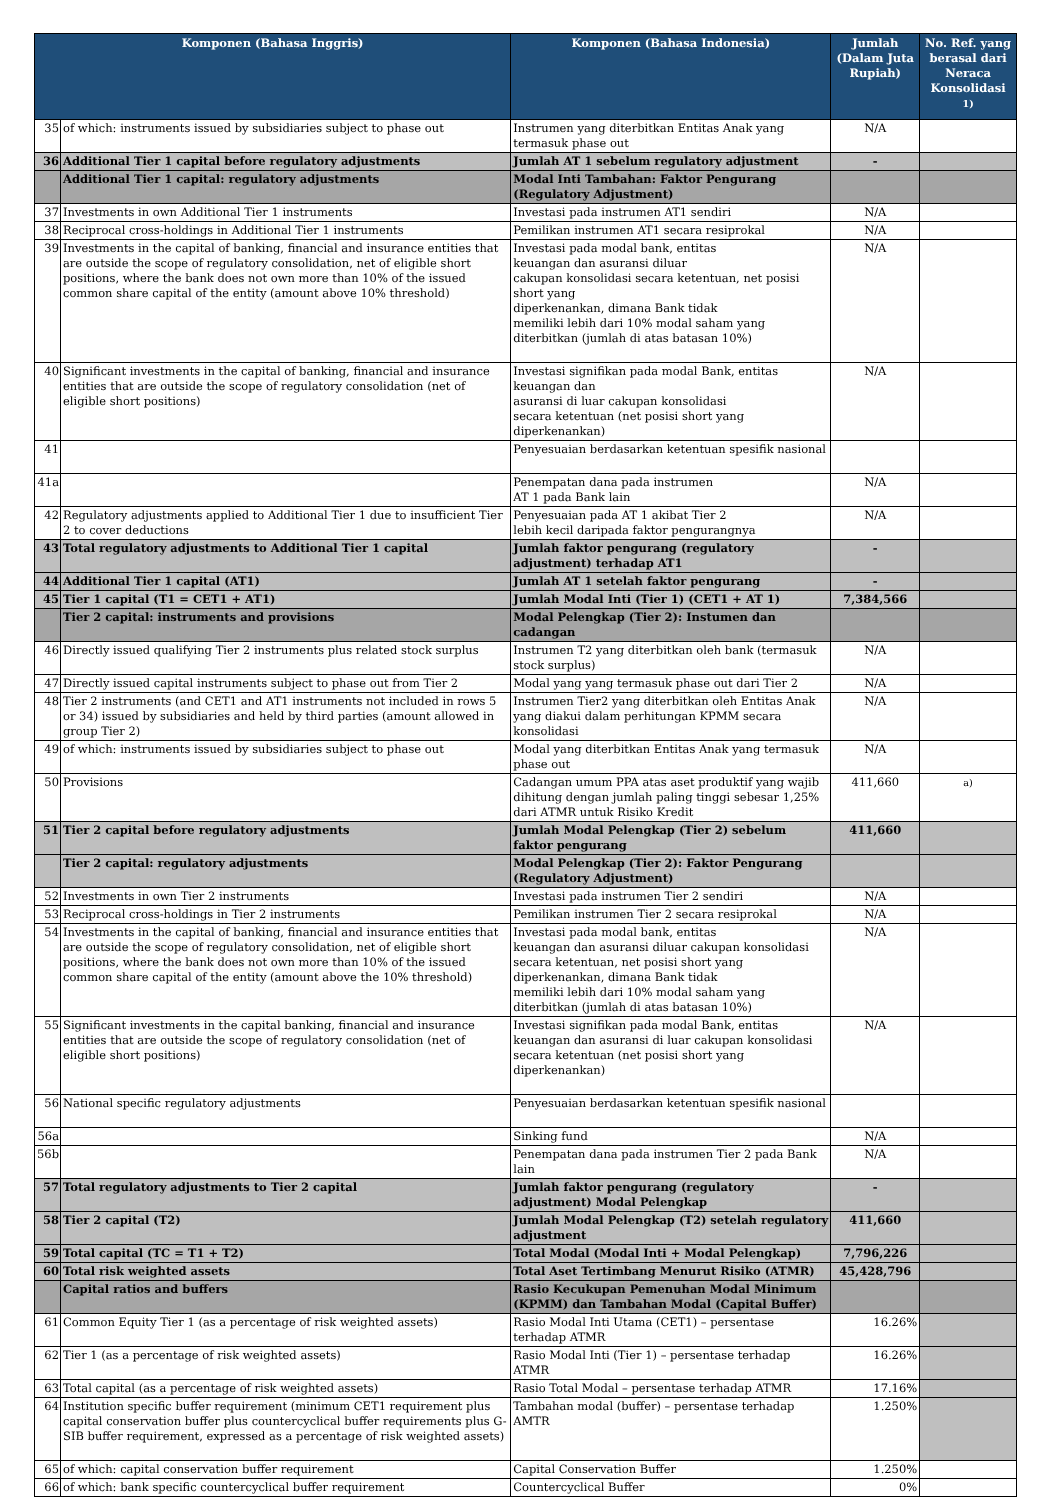| Komponen (Bahasa Inggris) | | Komponen (Bahasa Indonesia) | Jumlah (Dalam Juta Rupiah) | No. Ref. yang berasal dari Neraca Konsolidasi <sup>1)</sup> |
| --- | --- | --- | --- | --- |
| 35 | of which: instruments issued by subsidiaries subject to phase out | Instrumen yang diterbitkan Entitas Anak yang termasuk phase out | N/A | |
| 36 | Additional Tier 1 capital before regulatory adjustments | Jumlah AT 1 sebelum regulatory adjustment | - | |
| | Additional Tier 1 capital: regulatory adjustments | Modal Inti Tambahan: Faktor Pengurang (Regulatory Adjustment) | | |
| 37 | Investments in own Additional Tier 1 instruments | Investasi pada instrumen AT1 sendiri | N/A | |
| 38 | Reciprocal cross-holdings in Additional Tier 1 instruments | Pemilikan instrumen AT1 secara resiprokal | N/A | |
| 39 | Investments in the capital of banking, financial and insurance entities that are outside the scope of regulatory consolidation, net of eligible short positions, where the bank does not own more than 10% of the issued common share capital of the entity (amount above 10% threshold) | Investasi pada modal bank, entitas keuangan dan asuransi diluar cakupan konsolidasi secara ketentuan, net posisi short yang diperkenankan, dimana Bank tidak memiliki lebih dari 10% modal saham yang diterbitkan (jumlah di atas batasan 10%) | N/A | |
| 40 | Significant investments in the capital of banking, financial and insurance entities that are outside the scope of regulatory consolidation (net of eligible short positions) | Investasi signifikan pada modal Bank, entitas keuangan dan asuransi di luar cakupan konsolidasi secara ketentuan (net posisi short yang diperkenankan) | N/A | |
| 41 | | Penyesuaian berdasarkan ketentuan spesifik nasional | | |
| 41a | | Penempatan dana pada instrumen AT 1 pada Bank lain | N/A | |
| 42 | Regulatory adjustments applied to Additional Tier 1 due to insufficient Tier 2 to cover deductions | Penyesuaian pada AT 1 akibat Tier 2 lebih kecil daripada faktor pengurangnya | N/A | |
| 43 | Total regulatory adjustments to Additional Tier 1 capital | Jumlah faktor pengurang (regulatory adjustment) terhadap AT1 | - | |
| 44 | Additional Tier 1 capital (AT1) | Jumlah AT 1 setelah faktor pengurang | - | |
| 45 | Tier 1 capital (T1 = CET1 + AT1) | Jumlah Modal Inti (Tier 1) (CET1 + AT 1) | 7,384,566 | |
| | Tier 2 capital: instruments and provisions | Modal Pelengkap (Tier 2): Instumen dan cadangan | | |
| 46 | Directly issued qualifying Tier 2 instruments plus related stock surplus | Instrumen T2 yang diterbitkan oleh bank (termasuk stock surplus) | N/A | |
| 47 | Directly issued capital instruments subject to phase out from Tier 2 | Modal yang yang termasuk phase out dari Tier 2 | N/A | |
| 48 | Tier 2 instruments (and CET1 and AT1 instruments not included in rows 5 or 34) issued by subsidiaries and held by third parties (amount allowed in group Tier 2) | Instrumen Tier2 yang diterbitkan oleh Entitas Anak yang diakui dalam perhitungan KPMM secara konsolidasi | N/A | |
| 49 | of which: instruments issued by subsidiaries subject to phase out | Modal yang diterbitkan Entitas Anak yang termasuk phase out | N/A | |
| 50 | Provisions | Cadangan umum PPA atas aset produktif yang wajib dihitung dengan jumlah paling tinggi sebesar 1,25% dari ATMR untuk Risiko Kredit | 411,660 | <sup>a)</sup> |
| 51 | Tier 2 capital before regulatory adjustments | Jumlah Modal Pelengkap (Tier 2) sebelum faktor pengurang | 411,660 | |
| | Tier 2 capital: regulatory adjustments | Modal Pelengkap (Tier 2): Faktor Pengurang (Regulatory Adjustment) | | |
| 52 | Investments in own Tier 2 instruments | Investasi pada instrumen Tier 2 sendiri | N/A | |
| 53 | Reciprocal cross-holdings in Tier 2 instruments | Pemilikan instrumen Tier 2 secara resiprokal | N/A | |
| 54 | Investments in the capital of banking, financial and insurance entities that are outside the scope of regulatory consolidation, net of eligible short positions, where the bank does not own more than 10% of the issued common share capital of the entity (amount above the 10% threshold) | Investasi pada modal bank, entitas keuangan dan asuransi diluar cakupan konsolidasi secara ketentuan, net posisi short yang diperkenankan, dimana Bank tidak memiliki lebih dari 10% modal saham yang diterbitkan (jumlah di atas batasan 10%) | N/A | |
| 55 | Significant investments in the capital banking, financial and insurance entities that are outside the scope of regulatory consolidation (net of eligible short positions) | Investasi signifikan pada modal Bank, entitas keuangan dan asuransi di luar cakupan konsolidasi secara ketentuan (net posisi short yang diperkenankan) | N/A | |
| 56 | National specific regulatory adjustments | Penyesuaian berdasarkan ketentuan spesifik nasional | | |
| 56a | | Sinking fund | N/A | |
| 56b | | Penempatan dana pada instrumen Tier 2 pada Bank lain | N/A | |
| 57 | Total regulatory adjustments to Tier 2 capital | Jumlah faktor pengurang (regulatory adjustment) Modal Pelengkap | - | |
| 58 | Tier 2 capital (T2) | Jumlah Modal Pelengkap (T2) setelah regulatory adjustment | 411,660 | |
| 59 | Total capital (TC = T1 + T2) | Total Modal (Modal Inti + Modal Pelengkap) | 7,796,226 | |
| 60 | Total risk weighted assets | Total Aset Tertimbang Menurut Risiko (ATMR) | 45,428,796 | |
| | Capital ratios and buffers | Rasio Kecukupan Pemenuhan Modal Minimum (KPMM) dan Tambahan Modal (Capital Buffer) | | |
| 61 | Common Equity Tier 1 (as a percentage of risk weighted assets) | Rasio Modal Inti Utama (CET1) – persentase terhadap ATMR | 16.26% | |
| 62 | Tier 1 (as a percentage of risk weighted assets) | Rasio Modal Inti (Tier 1) – persentase terhadap ATMR | 16.26% | |
| 63 | Total capital (as a percentage of risk weighted assets) | Rasio Total Modal – persentase terhadap ATMR | 17.16% | |
| 64 | Institution specific buffer requirement (minimum CET1 requirement plus capital conservation buffer plus countercyclical buffer requirements plus G-SIB buffer requirement, expressed as a percentage of risk weighted assets) | Tambahan modal (buffer) – persentase terhadap AMTR | 1.250% | |
| 65 | of which: capital conservation buffer requirement | Capital Conservation Buffer | 1.250% | |
| 66 | of which: bank specific countercyclical buffer requirement | Countercyclical Buffer | 0% | |